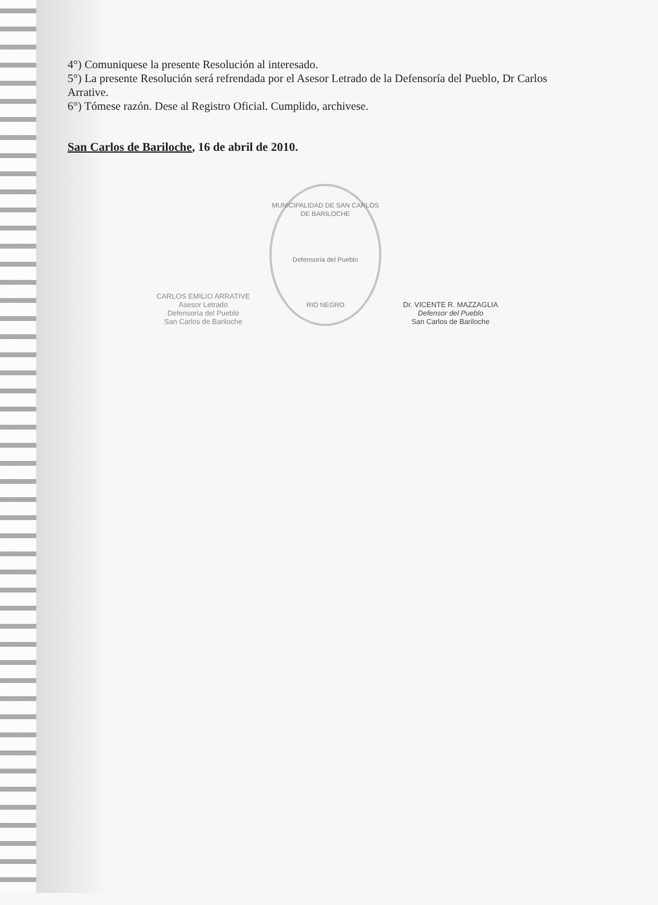4°) Comuniquese la presente Resolución al interesado.
5°) La presente Resolución será refrendada por el Asesor Letrado de la Defensoría del Pueblo, Dr Carlos Arrative.
6°) Tómese razón. Dese al Registro Oficial. Cumplido, archivese.
San Carlos de Bariloche, 16 de abril de 2010.
CARLOS EMILIO ARRATIVE
Asesor Letrado
Defensoría del Pueblo
San Carlos de Bariloche
MUNICIPALIDAD DE SAN CARLOS DE BARILOCHE
Defensoría del Pueblo
RIO NEGRO
Dr. VICENTE R. MAZZAGLIA
Defensor del Pueblo
San Carlos de Bariloche